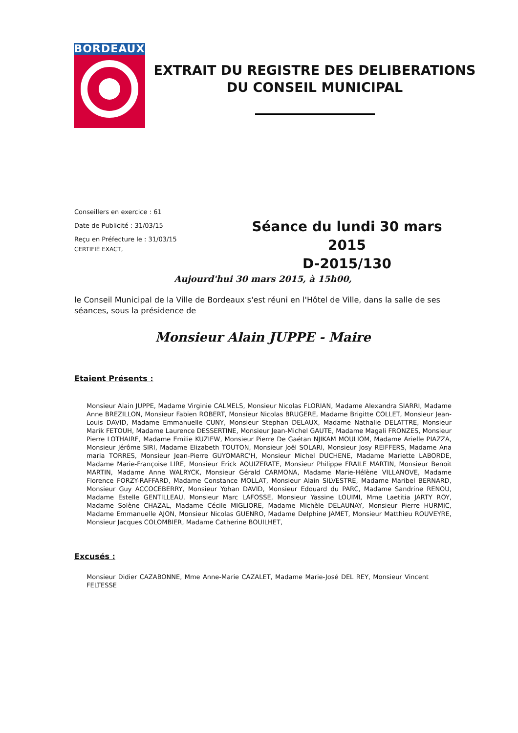BORDEAUX
EXTRAIT DU REGISTRE DES DELIBERATIONS
DU CONSEIL MUNICIPAL
Conseillers en exercice : 61
Date de Publicité : 31/03/15
Reçu en Préfecture le : 31/03/15
CERTIFIÉ EXACT,
Séance du lundi 30 mars 2015
D-2015/130
Aujourd'hui 30 mars 2015, à 15h00,
le Conseil Municipal de la Ville de Bordeaux s'est réuni en l'Hôtel de Ville, dans la salle de ses séances, sous la présidence de
Monsieur Alain JUPPE - Maire
Etaient Présents :
Monsieur Alain JUPPE, Madame Virginie CALMELS, Monsieur Nicolas FLORIAN, Madame Alexandra SIARRI, Madame Anne BREZILLON, Monsieur Fabien ROBERT, Monsieur Nicolas BRUGERE, Madame Brigitte COLLET, Monsieur Jean-Louis DAVID, Madame Emmanuelle CUNY, Monsieur Stephan DELAUX, Madame Nathalie DELATTRE, Monsieur Marik FETOUH, Madame Laurence DESSERTINE, Monsieur Jean-Michel GAUTE, Madame Magali FRONZES, Monsieur Pierre LOTHAIRE, Madame Emilie KUZIEW, Monsieur Pierre De Gaétan NJIKAM MOULIOM, Madame Arielle PIAZZA, Monsieur Jérôme SIRI, Madame Elizabeth TOUTON, Monsieur Joël SOLARI, Monsieur Josy REIFFERS, Madame Ana maria TORRES, Monsieur Jean-Pierre GUYOMARC'H, Monsieur Michel DUCHENE, Madame Mariette LABORDE, Madame Marie-Françoise LIRE, Monsieur Erick AOUIZERATE, Monsieur Philippe FRAILE MARTIN, Monsieur Benoit MARTIN, Madame Anne WALRYCK, Monsieur Gérald CARMONA, Madame Marie-Hélène VILLANOVE, Madame Florence FORZY-RAFFARD, Madame Constance MOLLAT, Monsieur Alain SILVESTRE, Madame Maribel BERNARD, Monsieur Guy ACCOCEBERRY, Monsieur Yohan DAVID, Monsieur Edouard du PARC, Madame Sandrine RENOU, Madame Estelle GENTILLEAU, Monsieur Marc LAFOSSE, Monsieur Yassine LOUIMI, Mme Laetitia JARTY ROY, Madame Solène CHAZAL, Madame Cécile MIGLIORE, Madame Michèle DELAUNAY, Monsieur Pierre HURMIC, Madame Emmanuelle AJON, Monsieur Nicolas GUENRO, Madame Delphine JAMET, Monsieur Matthieu ROUVEYRE, Monsieur Jacques COLOMBIER, Madame Catherine BOUILHET,
Excusés :
Monsieur Didier CAZABONNE, Mme Anne-Marie CAZALET, Madame Marie-José DEL REY, Monsieur Vincent FELTESSE